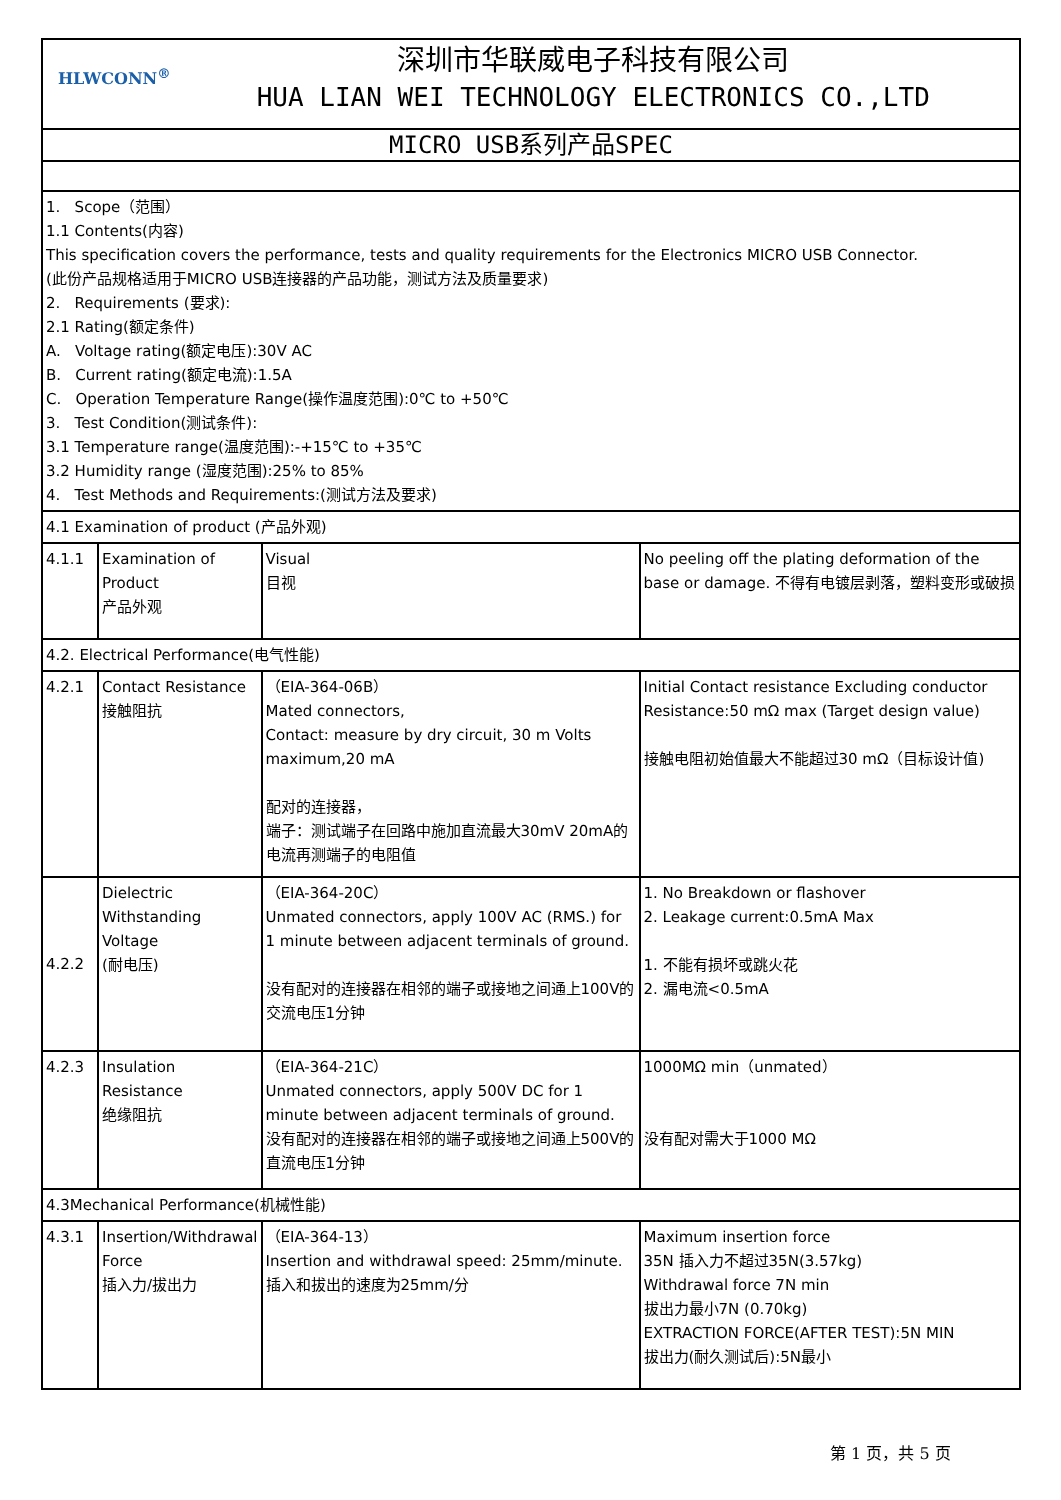| HLWCONN<sup>®</sup> 深圳市华联威电子科技有限公司 HUA LIAN WEI TECHNOLOGY ELECTRONICS CO.,LTD | | | |
| MICRO USB系列产品SPEC | | | |
| 1. Scope（范围） 1.1 Contents(内容) This specification covers the performance, tests and quality requirements for the Electronics MICRO USB Connector. (此份产品规格适用于MICRO USB连接器的产品功能，测试方法及质量要求) 2. Requirements (要求): 2.1 Rating(额定条件) A. Voltage rating(额定电压):30V AC B. Current rating(额定电流):1.5A C. Operation Temperature Range(操作温度范围):0℃ to +50℃ 3. Test Condition(测试条件): 3.1 Temperature range(温度范围):-+15℃ to +35℃ 3.2 Humidity range (湿度范围):25% to 85% 4. Test Methods and Requirements:(测试方法及要求) | | | |
| 4.1 Examination of product (产品外观) | | | |
| 4.1.1 | Examination of Product 产品外观 | Visual 目视 | No peeling off the plating deformation of the base or damage. 不得有电镀层剥落，塑料变形或破损 |
| 4.2. Electrical Performance(电气性能) | | | |
| 4.2.1 | Contact Resistance 接触阻抗 | （EIA-364-06B） Mated connectors, Contact: measure by dry circuit, 30 m Volts maximum,20 mA 配对的连接器， 端子：测试端子在回路中施加直流最大30mV 20mA的电流再测端子的电阻值 | Initial Contact resistance Excluding conductor Resistance:50 mΩ max (Target design value) 接触电阻初始值最大不能超过30 mΩ（目标设计值) |
| 4.2.2 | Dielectric Withstanding Voltage (耐电压) | （EIA-364-20C） Unmated connectors, apply 100V AC (RMS.) for 1 minute between adjacent terminals of ground. 没有配对的连接器在相邻的端子或接地之间通上100V的交流电压1分钟 | 1. No Breakdown or flashover 2. Leakage current:0.5mA Max 1. 不能有损坏或跳火花 2. 漏电流<0.5mA |
| 4.2.3 | Insulation Resistance 绝缘阻抗 | （EIA-364-21C） Unmated connectors, apply 500V DC for 1 minute between adjacent terminals of ground. 没有配对的连接器在相邻的端子或接地之间通上500V的直流电压1分钟 | 1000MΩ min（unmated） 没有配对需大于1000 MΩ |
| 4.3Mechanical Performance(机械性能) | | | |
| 4.3.1 | Insertion/Withdrawal Force 插入力/拔出力 | （EIA-364-13） Insertion and withdrawal speed: 25mm/minute. 插入和拔出的速度为25mm/分 | Maximum insertion force 35N 插入力不超过35N(3.57kg) Withdrawal force 7N min 拔出力最小7N (0.70kg) EXTRACTION FORCE(AFTER TEST):5N MIN 拔出力(耐久测试后):5N最小 |
第 1 页，共 5 页